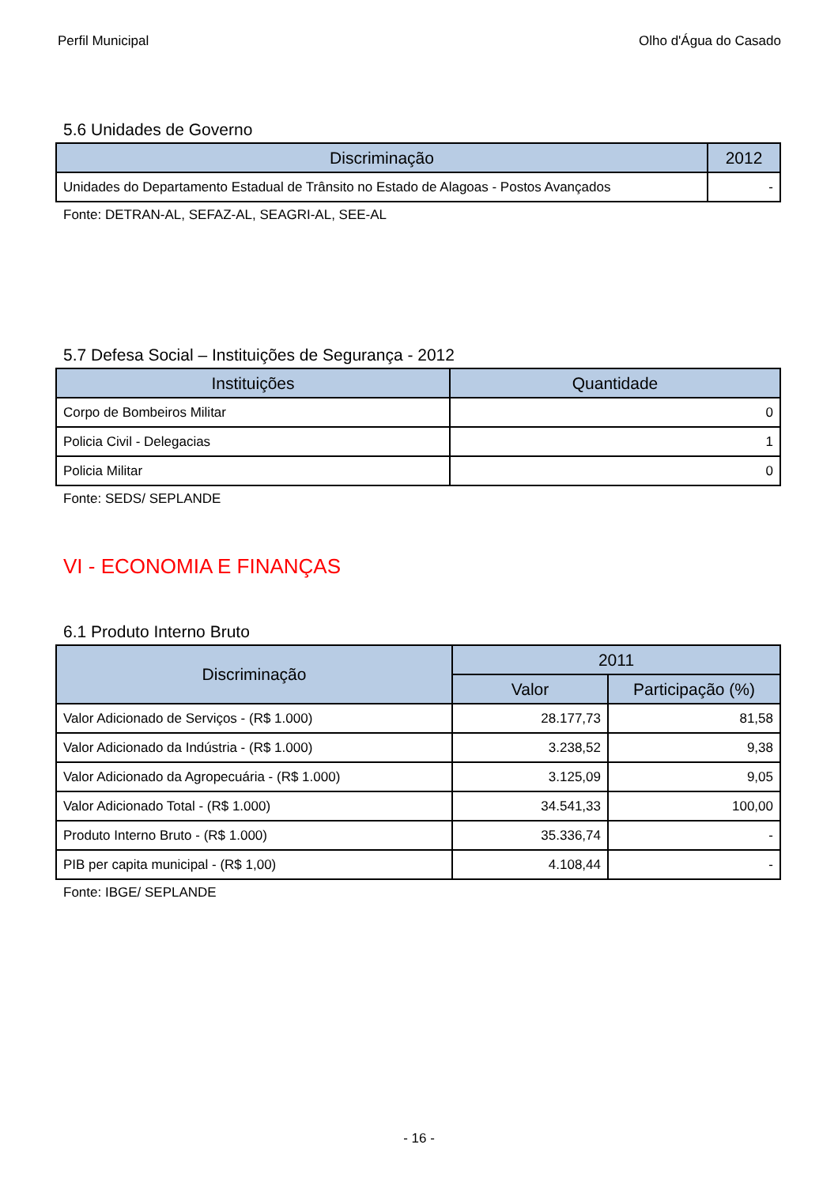Perfil Municipal Olho d'Água do Casado
5.6 Unidades de Governo
| Discriminação | 2012 |
| --- | --- |
| Unidades do Departamento Estadual de Trânsito no Estado de Alagoas - Postos Avançados | - |
Fonte: DETRAN-AL, SEFAZ-AL, SEAGRI-AL, SEE-AL
5.7 Defesa Social – Instituições de Segurança - 2012
| Instituições | Quantidade |
| --- | --- |
| Corpo de Bombeiros Militar | 0 |
| Policia Civil - Delegacias | 1 |
| Policia Militar | 0 |
Fonte: SEDS/ SEPLANDE
VI - ECONOMIA E FINANÇAS
6.1 Produto Interno Bruto
| Discriminação | 2011 | |
| --- | --- | --- |
| | Valor | Participação (%) |
| Valor Adicionado de Serviços - (R$ 1.000) | 28.177,73 | 81,58 |
| Valor Adicionado da Indústria - (R$ 1.000) | 3.238,52 | 9,38 |
| Valor Adicionado da Agropecuária - (R$ 1.000) | 3.125,09 | 9,05 |
| Valor Adicionado Total - (R$ 1.000) | 34.541,33 | 100,00 |
| Produto Interno Bruto - (R$ 1.000) | 35.336,74 | - |
| PIB per capita municipal - (R$ 1,00) | 4.108,44 | - |
Fonte: IBGE/ SEPLANDE
- 16 -